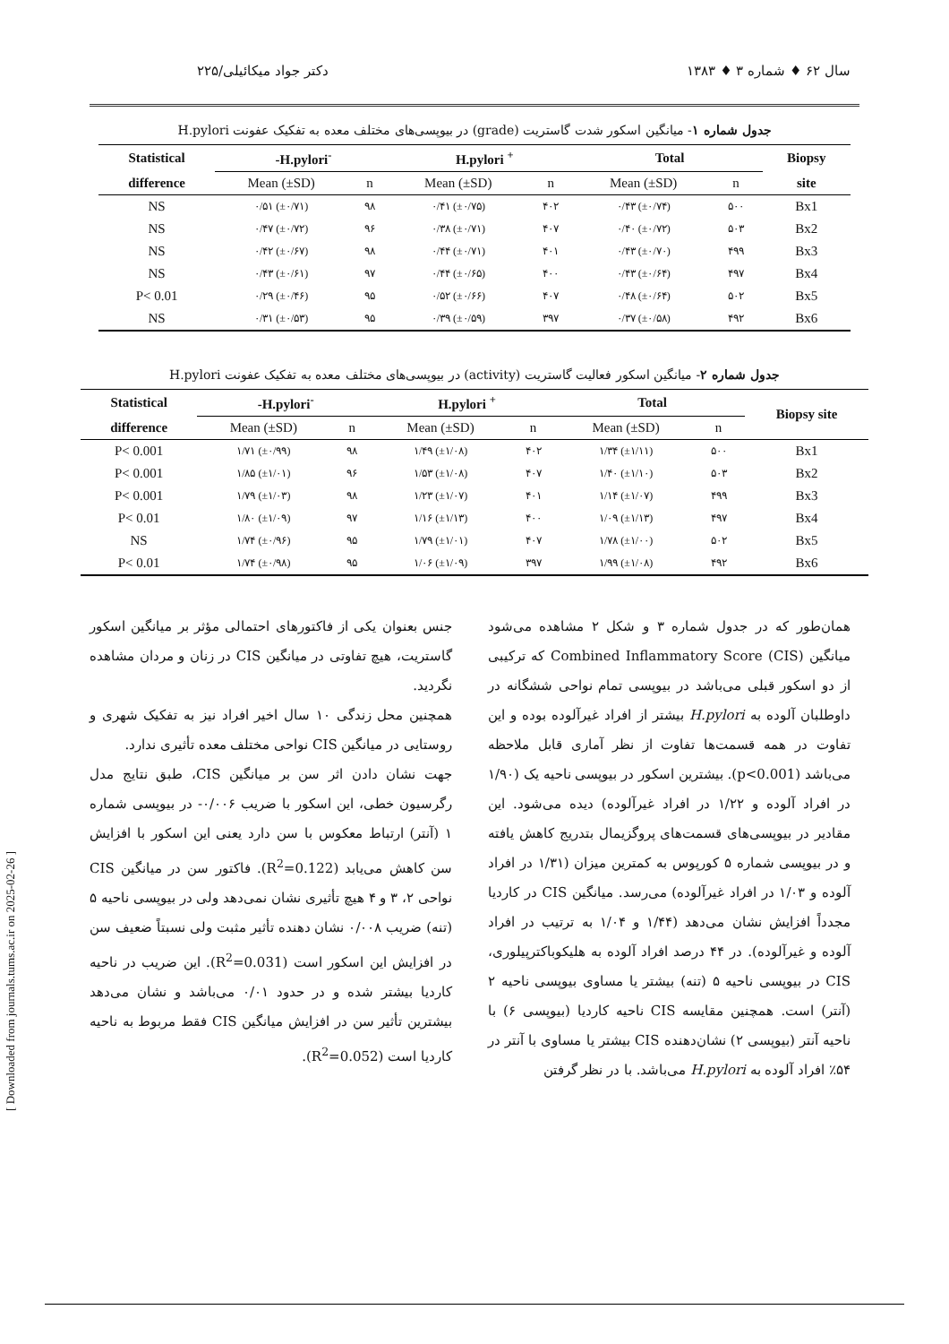سال ۶۲ ♦ شماره ۳ ♦ ۱۳۸۳ دکتر جواد میکائیلی/۲۲۵
جدول شماره ۱- میانگین اسکور شدت گاستریت (grade) در بیوپسی‌های مختلف معده به تفکیک عفونت H.pylori
| Statistical | -H.pylori<sup>-</sup> | | H.pylori <sup>+</sup> | | Total | | Biopsy |
| --- | --- | --- | --- | --- | --- | --- | --- |
| difference | Mean (±SD) | n | Mean (±SD) | n | Mean (±SD) | n | site |
| NS | ۰/۵۱ (±۰/۷۱) | ۹۸ | ۰/۴۱ (±۰/۷۵) | ۴۰۲ | ۰/۴۳ (±۰/۷۴) | ۵۰۰ | Bx1 |
| NS | ۰/۴۷ (±۰/۷۲) | ۹۶ | ۰/۳۸ (±۰/۷۱) | ۴۰۷ | ۰/۴۰ (±۰/۷۲) | ۵۰۳ | Bx2 |
| NS | ۰/۴۲ (±۰/۶۷) | ۹۸ | ۰/۴۴ (±۰/۷۱) | ۴۰۱ | ۰/۴۳ (±۰/۷۰) | ۴۹۹ | Bx3 |
| NS | ۰/۴۳ (±۰/۶۱) | ۹۷ | ۰/۴۴ (±۰/۶۵) | ۴۰۰ | ۰/۴۳ (±۰/۶۴) | ۴۹۷ | Bx4 |
| P< 0.01 | ۰/۲۹ (±۰/۴۶) | ۹۵ | ۰/۵۲ (±۰/۶۶) | ۴۰۷ | ۰/۴۸ (±۰/۶۴) | ۵۰۲ | Bx5 |
| NS | ۰/۳۱ (±۰/۵۳) | ۹۵ | ۰/۳۹ (±۰/۵۹) | ۳۹۷ | ۰/۳۷ (±۰/۵۸) | ۴۹۲ | Bx6 |
جدول شماره ۲- میانگین اسکور فعالیت گاستریت (activity) در بیوپسی‌های مختلف معده به تفکیک عفونت H.pylori
| Statistical | -H.pylori<sup>-</sup> | | H.pylori <sup>+</sup> | | Total | | Biopsy site |
| --- | --- | --- | --- | --- | --- | --- | --- |
| difference | Mean (±SD) | n | Mean (±SD) | n | Mean (±SD) | n | |
| P< 0.001 | ۱/۷۱ (±۰/۹۹) | ۹۸ | ۱/۴۹ (±۱/۰۸) | ۴۰۲ | ۱/۳۴ (±۱/۱۱) | ۵۰۰ | Bx1 |
| P< 0.001 | ۱/۸۵ (±۱/۰۱) | ۹۶ | ۱/۵۳ (±۱/۰۸) | ۴۰۷ | ۱/۴۰ (±۱/۱۰) | ۵۰۳ | Bx2 |
| P< 0.001 | ۱/۷۹ (±۱/۰۳) | ۹۸ | ۱/۲۳ (±۱/۰۷) | ۴۰۱ | ۱/۱۴ (±۱/۰۷) | ۴۹۹ | Bx3 |
| P< 0.01 | ۱/۸۰ (±۱/۰۹) | ۹۷ | ۱/۱۶ (±۱/۱۳) | ۴۰۰ | ۱/۰۹ (±۱/۱۳) | ۴۹۷ | Bx4 |
| NS | ۱/۷۴ (±۰/۹۶) | ۹۵ | ۱/۷۹ (±۱/۰۱) | ۴۰۷ | ۱/۷۸ (±۱/۰۰) | ۵۰۲ | Bx5 |
| P< 0.01 | ۱/۷۴ (±۰/۹۸) | ۹۵ | ۱/۰۶ (±۱/۰۹) | ۳۹۷ | ۱/۹۹ (±۱/۰۸) | ۴۹۲ | Bx6 |
همان‌طور که در جدول شماره ۳ و شکل ۲ مشاهده می‌شود میانگین Combined Inflammatory Score (CIS) که ترکیبی از دو اسکور قبلی می‌باشد در بیوپسی تمام نواحی ششگانه در داوطلبان آلوده به H.pylori بیشتر از افراد غیرآلوده بوده و این تفاوت در همه قسمت‌ها تفاوت از نظر آماری قابل ملاحظه می‌باشد (p<0.001). بیشترین اسکور در بیوپسی ناحیه یک (۱/۹۰ در افراد آلوده و ۱/۲۲ در افراد غیرآلوده) دیده می‌شود. این مقادیر در بیوپسی‌های قسمت‌های پروگزیمال بتدریج کاهش یافته و در بیوپسی شماره ۵ کورپوس به کمترین میزان (۱/۳۱ در افراد آلوده و ۱/۰۳ در افراد غیرآلوده) می‌رسد. میانگین CIS در کاردیا مجدداً افزایش نشان می‌دهد (۱/۴۴ و ۱/۰۴ به ترتیب در افراد آلوده و غیرآلوده). در ۴۴ درصد افراد آلوده به هلیکوباکترپیلوری، CIS در بیوپسی ناحیه ۵ (تنه) بیشتر یا مساوی بیوپسی ناحیه ۲ (آنتر) است. همچنین مقایسه CIS ناحیه کاردیا (بیوپسی ۶) با ناحیه آنتر (بیوپسی ۲) نشان‌دهنده CIS بیشتر یا مساوی با آنتر در ۵۴٪ افراد آلوده به H.pylori می‌باشد. با در نظر گرفتن
جنس بعنوان یکی از فاکتورهای احتمالی مؤثر بر میانگین اسکور گاستریت، هیچ تفاوتی در میانگین CIS در زنان و مردان مشاهده نگردید.
همچنین محل زندگی ۱۰ سال اخیر افراد نیز به تفکیک شهری و روستایی در میانگین CIS نواحی مختلف معده تأثیری ندارد.
جهت نشان دادن اثر سن بر میانگین CIS، طبق نتایج مدل رگرسیون خطی، این اسکور با ضریب ۰/۰۰۶- در بیوپسی شماره ۱ (آنتر) ارتباط معکوس با سن دارد یعنی این اسکور با افزایش سن کاهش می‌یابد (R<sup>2</sup>=0.122). فاکتور سن در میانگین CIS نواحی ۲، ۳ و ۴ هیچ تأثیری نشان نمی‌دهد ولی در بیوپسی ناحیه ۵ (تنه) ضریب ۰/۰۰۸ نشان دهنده تأثیر مثبت ولی نسبتاً ضعیف سن در افزایش این اسکور است (R<sup>2</sup>=0.031). این ضریب در ناحیه کاردیا بیشتر شده و در حدود ۰/۰۱ می‌باشد و نشان می‌دهد بیشترین تأثیر سن در افزایش میانگین CIS فقط مربوط به ناحیه کاردیا است (R<sup>2</sup>=0.052).
[ Downloaded from journals.tums.ac.ir on 2025-02-26 ]